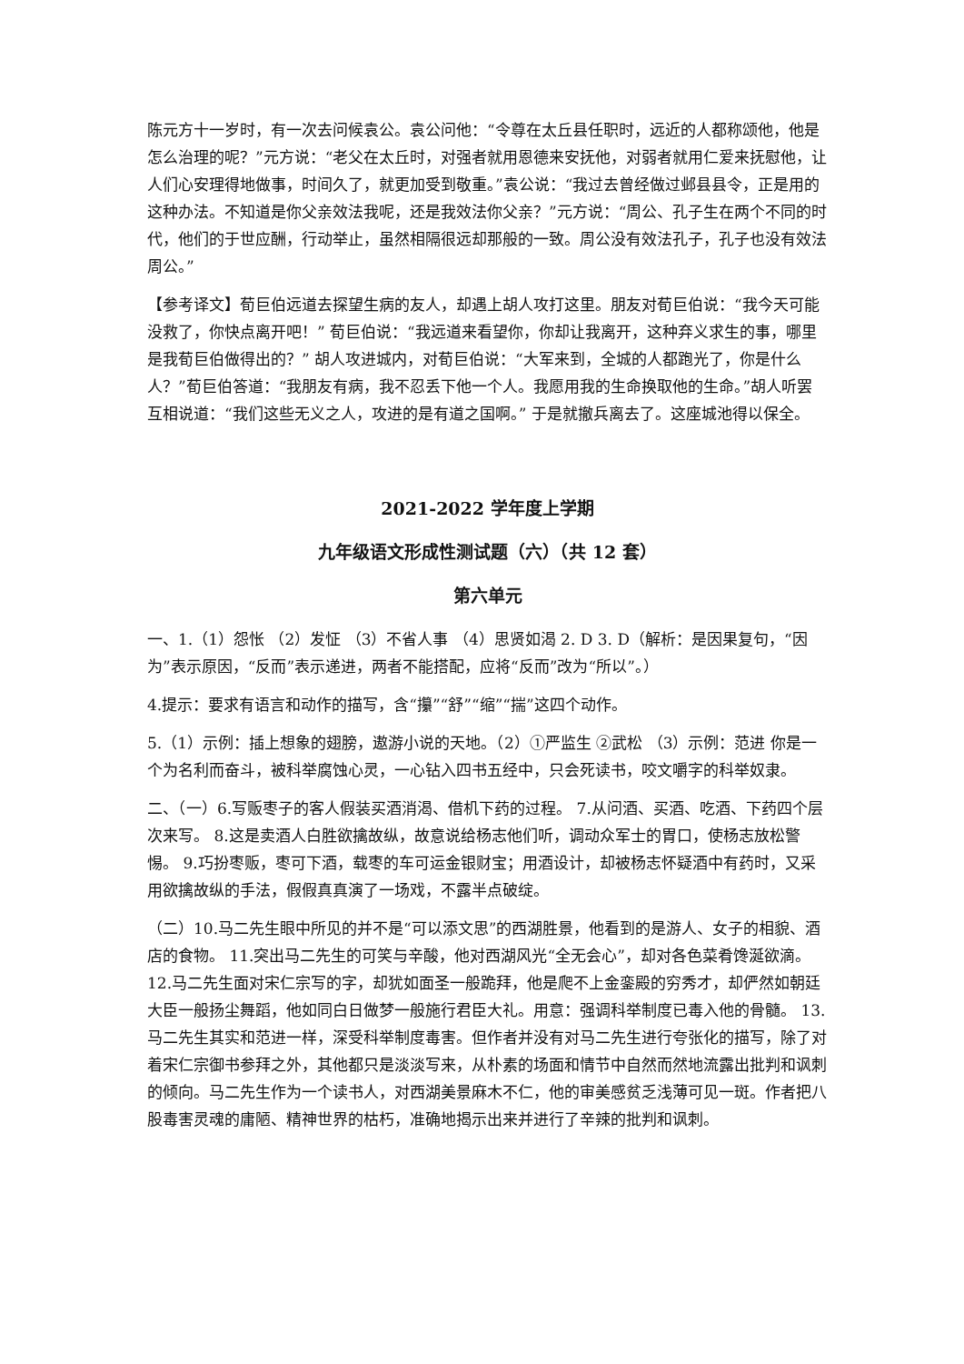陈元方十一岁时，有一次去问候袁公。袁公问他：“令尊在太丘县任职时，远近的人都称颂他，他是怎么治理的呢？”元方说：“老父在太丘时，对强者就用恩德来安抚他，对弱者就用仁爱来抚慰他，让人们心安理得地做事，时间久了，就更加受到敬重。”袁公说：“我过去曾经做过邺县县令，正是用的这种办法。不知道是你父亲效法我呢，还是我效法你父亲？”元方说：“周公、孔子生在两个不同的时代，他们的于世应酬，行动举止，虽然相隔很远却那般的一致。周公没有效法孔子，孔子也没有效法周公。”
【参考译文】荀巨伯远道去探望生病的友人，却遇上胡人攻打这里。朋友对荀巨伯说：“我今天可能没救了，你快点离开吧！” 荀巨伯说：“我远道来看望你，你却让我离开，这种弃义求生的事，哪里是我荀巨伯做得出的？” 胡人攻进城内，对荀巨伯说：“大军来到，全城的人都跑光了，你是什么人？”荀巨伯答道：“我朋友有病，我不忍丢下他一个人。我愿用我的生命换取他的生命。”胡人听罢互相说道：“我们这些无义之人，攻进的是有道之国啊。” 于是就撤兵离去了。这座城池得以保全。
2021-2022 学年度上学期
九年级语文形成性测试题（六）（共 12 套）
第六单元
一、1.（1）怨怅 （2）发怔 （3）不省人事 （4）思贤如渴 2. D 3. D（解析：是因果复句，“因为”表示原因，“反而”表示递进，两者不能搭配，应将“反而”改为“所以”。）
4.提示：要求有语言和动作的描写，含“攥”“舒”“缩”“揣”这四个动作。
5.（1）示例：插上想象的翅膀，遨游小说的天地。（2）①严监生 ②武松 （3）示例：范进 你是一个为名利而奋斗，被科举腐蚀心灵，一心钻入四书五经中，只会死读书，咬文嚼字的科举奴隶。
二、（一）6.写贩枣子的客人假装买酒消渴、借机下药的过程。 7.从问酒、买酒、吃酒、下药四个层次来写。 8.这是卖酒人白胜欲擒故纵，故意说给杨志他们听，调动众军士的胃口，使杨志放松警惕。 9.巧扮枣贩，枣可下酒，载枣的车可运金银财宝；用酒设计，却被杨志怀疑酒中有药时，又采用欲擒故纵的手法，假假真真演了一场戏，不露半点破绽。
（二）10.马二先生眼中所见的并不是“可以添文思”的西湖胜景，他看到的是游人、女子的相貌、酒店的食物。 11.突出马二先生的可笑与辛酸，他对西湖风光“全无会心”，却对各色菜肴馋涎欲滴。 12.马二先生面对宋仁宗写的字，却犹如面圣一般跪拜，他是爬不上金銮殿的穷秀才，却俨然如朝廷大臣一般扬尘舞蹈，他如同白日做梦一般施行君臣大礼。用意：强调科举制度已毒入他的骨髓。 13.马二先生其实和范进一样，深受科举制度毒害。但作者并没有对马二先生进行夸张化的描写，除了对着宋仁宗御书参拜之外，其他都只是淡淡写来，从朴素的场面和情节中自然而然地流露出批判和讽刺的倾向。马二先生作为一个读书人，对西湖美景麻木不仁，他的审美感贫乏浅薄可见一斑。作者把八股毒害灵魂的庸陋、精神世界的枯朽，准确地揭示出来并进行了辛辣的批判和讽刺。